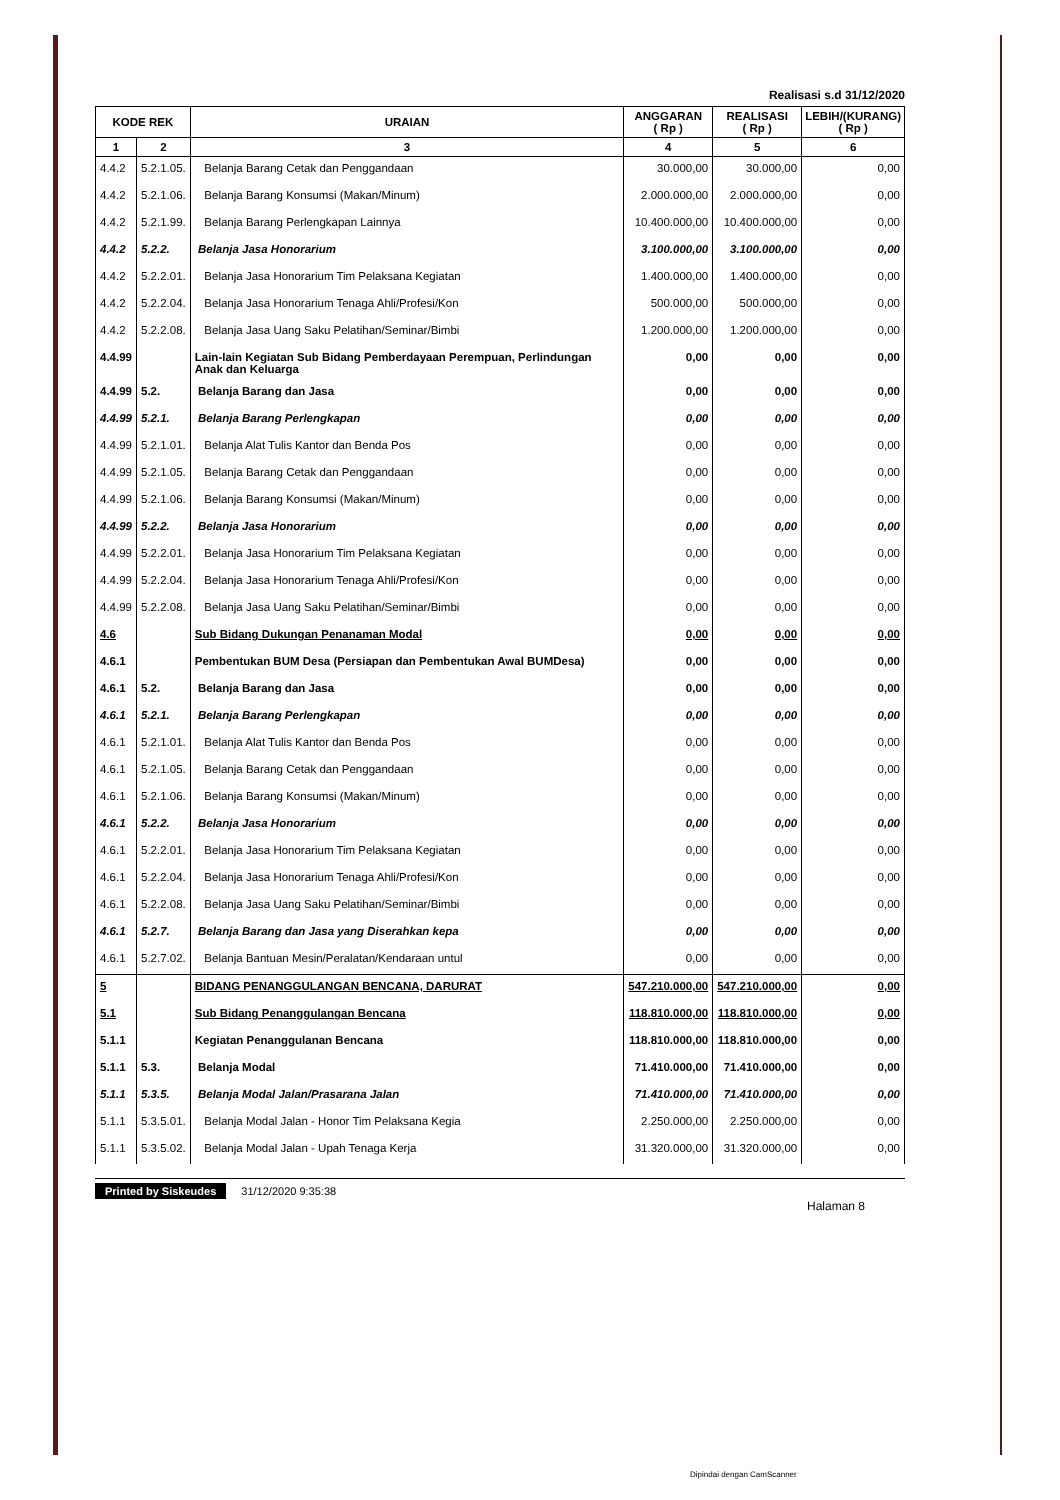Realisasi s.d 31/12/2020
| KODE REK | | URAIAN | ANGGARAN ( Rp ) | REALISASI ( Rp ) | LEBIH/(KURANG) ( Rp ) |
| --- | --- | --- | --- | --- | --- |
| 1 | 2 | 3 | 4 | 5 | 6 |
| 4.4.2 | 5.2.1.05. | Belanja Barang Cetak dan Penggandaan | 30.000,00 | 30.000,00 | 0,00 |
| 4.4.2 | 5.2.1.06. | Belanja Barang Konsumsi (Makan/Minum) | 2.000.000,00 | 2.000.000,00 | 0,00 |
| 4.4.2 | 5.2.1.99. | Belanja Barang Perlengkapan Lainnya | 10.400.000,00 | 10.400.000,00 | 0,00 |
| 4.4.2 | 5.2.2. | Belanja Jasa Honorarium | 3.100.000,00 | 3.100.000,00 | 0,00 |
| 4.4.2 | 5.2.2.01. | Belanja Jasa Honorarium Tim Pelaksana Kegiatan | 1.400.000,00 | 1.400.000,00 | 0,00 |
| 4.4.2 | 5.2.2.04. | Belanja Jasa Honorarium Tenaga Ahli/Profesi/Kon | 500.000,00 | 500.000,00 | 0,00 |
| 4.4.2 | 5.2.2.08. | Belanja Jasa Uang Saku Pelatihan/Seminar/Bimbi | 1.200.000,00 | 1.200.000,00 | 0,00 |
| 4.4.99 | | Lain-lain Kegiatan Sub Bidang Pemberdayaan Perempuan, Perlindungan Anak dan Keluarga | 0,00 | 0,00 | 0,00 |
| 4.4.99 | 5.2. | Belanja Barang dan Jasa | 0,00 | 0,00 | 0,00 |
| 4.4.99 | 5.2.1. | Belanja Barang Perlengkapan | 0,00 | 0,00 | 0,00 |
| 4.4.99 | 5.2.1.01. | Belanja Alat Tulis Kantor dan Benda Pos | 0,00 | 0,00 | 0,00 |
| 4.4.99 | 5.2.1.05. | Belanja Barang Cetak dan Penggandaan | 0,00 | 0,00 | 0,00 |
| 4.4.99 | 5.2.1.06. | Belanja Barang Konsumsi (Makan/Minum) | 0,00 | 0,00 | 0,00 |
| 4.4.99 | 5.2.2. | Belanja Jasa Honorarium | 0,00 | 0,00 | 0,00 |
| 4.4.99 | 5.2.2.01. | Belanja Jasa Honorarium Tim Pelaksana Kegiatan | 0,00 | 0,00 | 0,00 |
| 4.4.99 | 5.2.2.04. | Belanja Jasa Honorarium Tenaga Ahli/Profesi/Kon | 0,00 | 0,00 | 0,00 |
| 4.4.99 | 5.2.2.08. | Belanja Jasa Uang Saku Pelatihan/Seminar/Bimbi | 0,00 | 0,00 | 0,00 |
| 4.6 | | Sub Bidang Dukungan Penanaman Modal | 0,00 | 0,00 | 0,00 |
| 4.6.1 | | Pembentukan BUM Desa (Persiapan dan Pembentukan Awal BUMDesa) | 0,00 | 0,00 | 0,00 |
| 4.6.1 | 5.2. | Belanja Barang dan Jasa | 0,00 | 0,00 | 0,00 |
| 4.6.1 | 5.2.1. | Belanja Barang Perlengkapan | 0,00 | 0,00 | 0,00 |
| 4.6.1 | 5.2.1.01. | Belanja Alat Tulis Kantor dan Benda Pos | 0,00 | 0,00 | 0,00 |
| 4.6.1 | 5.2.1.05. | Belanja Barang Cetak dan Penggandaan | 0,00 | 0,00 | 0,00 |
| 4.6.1 | 5.2.1.06. | Belanja Barang Konsumsi (Makan/Minum) | 0,00 | 0,00 | 0,00 |
| 4.6.1 | 5.2.2. | Belanja Jasa Honorarium | 0,00 | 0,00 | 0,00 |
| 4.6.1 | 5.2.2.01. | Belanja Jasa Honorarium Tim Pelaksana Kegiatan | 0,00 | 0,00 | 0,00 |
| 4.6.1 | 5.2.2.04. | Belanja Jasa Honorarium Tenaga Ahli/Profesi/Kon | 0,00 | 0,00 | 0,00 |
| 4.6.1 | 5.2.2.08. | Belanja Jasa Uang Saku Pelatihan/Seminar/Bimbi | 0,00 | 0,00 | 0,00 |
| 4.6.1 | 5.2.7. | Belanja Barang dan Jasa yang Diserahkan kepa | 0,00 | 0,00 | 0,00 |
| 4.6.1 | 5.2.7.02. | Belanja Bantuan Mesin/Peralatan/Kendaraan untul | 0,00 | 0,00 | 0,00 |
| 5 | | BIDANG PENANGGULANGAN BENCANA, DARURAT | 547.210.000,00 | 547.210.000,00 | 0,00 |
| 5.1 | | Sub Bidang Penanggulangan Bencana | 118.810.000,00 | 118.810.000,00 | 0,00 |
| 5.1.1 | | Kegiatan Penanggulanan Bencana | 118.810.000,00 | 118.810.000,00 | 0,00 |
| 5.1.1 | 5.3. | Belanja Modal | 71.410.000,00 | 71.410.000,00 | 0,00 |
| 5.1.1 | 5.3.5. | Belanja Modal Jalan/Prasarana Jalan | 71.410.000,00 | 71.410.000,00 | 0,00 |
| 5.1.1 | 5.3.5.01. | Belanja Modal Jalan - Honor Tim Pelaksana Kegia | 2.250.000,00 | 2.250.000,00 | 0,00 |
| 5.1.1 | 5.3.5.02. | Belanja Modal Jalan - Upah Tenaga Kerja | 31.320.000,00 | 31.320.000,00 | 0,00 |
Printed by Siskeudes 31/12/2020 9:35:38
Halaman 8
Dipindai dengan CamScanner